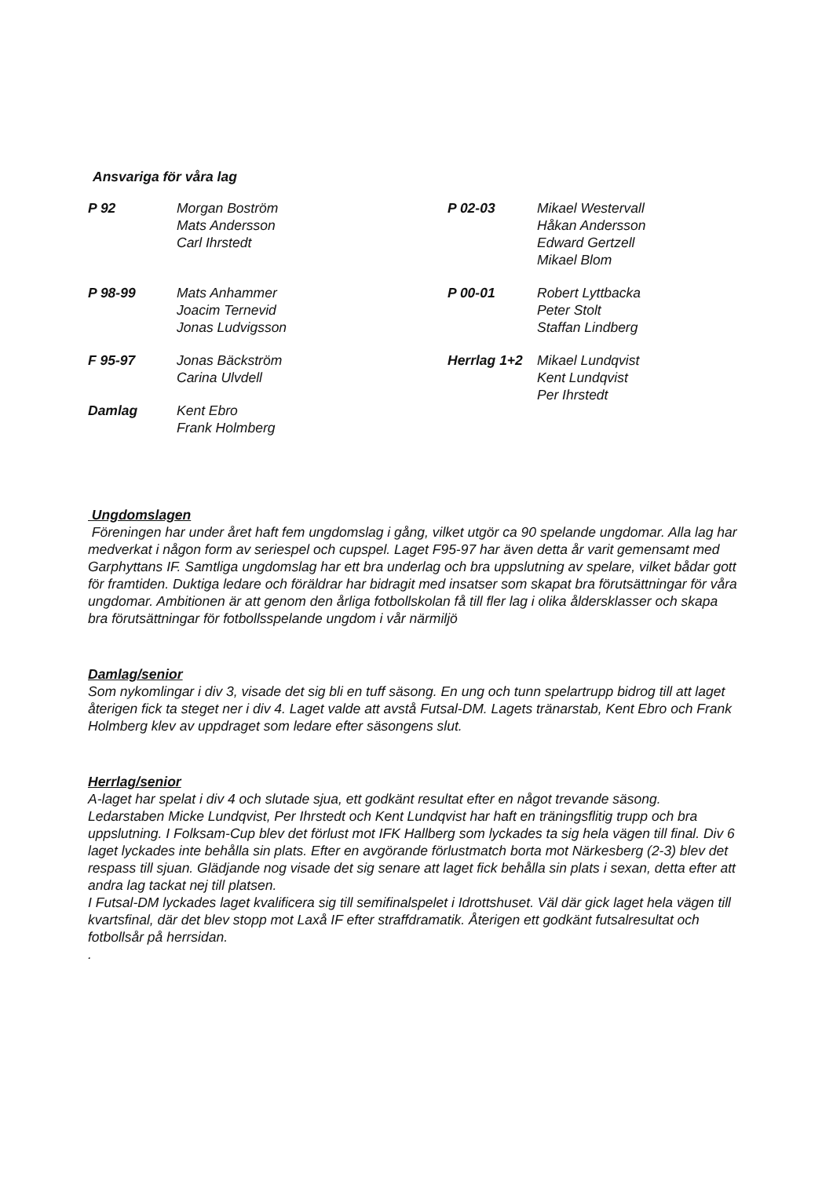Ansvariga för våra lag
| P 92 | Morgan Boström Mats Andersson Carl Ihrstedt | P 02-03 | Mikael Westervall Håkan Andersson Edward Gertzell Mikael Blom |
| P 98-99 | Mats Anhammer Joacim Ternevid Jonas Ludvigsson | P 00-01 | Robert Lyttbacka Peter Stolt Staffan Lindberg |
| F 95-97 | Jonas Bäckström Carina Ulvdell | Herrlag 1+2 | Mikael Lundqvist Kent Lundqvist Per Ihrstedt |
| Damlag | Kent Ebro Frank Holmberg | | |
Ungdomslagen
Föreningen har under året haft fem ungdomslag i gång, vilket utgör ca 90 spelande ungdomar. Alla lag har medverkat i någon form av seriespel och cupspel. Laget F95-97 har även detta år varit gemensamt med Garphyttans IF. Samtliga ungdomslag har ett bra underlag och bra uppslutning av spelare, vilket bådar gott för framtiden. Duktiga ledare och föräldrar har bidragit med insatser som skapat bra förutsättningar för våra ungdomar. Ambitionen är att genom den årliga fotbollskolan få till fler lag i olika åldersklasser och skapa bra förutsättningar för fotbollsspelande ungdom i vår närmiljö
Damlag/senior
Som nykomlingar i div 3, visade det sig bli en tuff säsong. En ung och tunn spelartrupp bidrog till att laget återigen fick ta steget ner i div 4. Laget valde att avstå Futsal-DM. Lagets tränarstab, Kent Ebro och Frank Holmberg klev av uppdraget som ledare efter säsongens slut.
Herrlag/senior
A-laget har spelat i div 4 och slutade sjua, ett godkänt resultat efter en något trevande säsong. Ledarstaben Micke Lundqvist, Per Ihrstedt och Kent Lundqvist har haft en träningsflitig trupp och bra uppslutning. I Folksam-Cup blev det förlust mot IFK Hallberg som lyckades ta sig hela vägen till final. Div 6 laget lyckades inte behålla sin plats. Efter en avgörande förlustmatch borta mot Närkesberg (2-3) blev det respass till sjuan. Glädjande nog visade det sig senare att laget fick behålla sin plats i sexan, detta efter att andra lag tackat nej till platsen.
I Futsal-DM lyckades laget kvalificera sig till semifinalspelet i Idrottshuset. Väl där gick laget hela vägen till kvartsfinal, där det blev stopp mot Laxå IF efter straffdramatik. Återigen ett godkänt futsalresultat och fotbollsår på herrsidan.
.